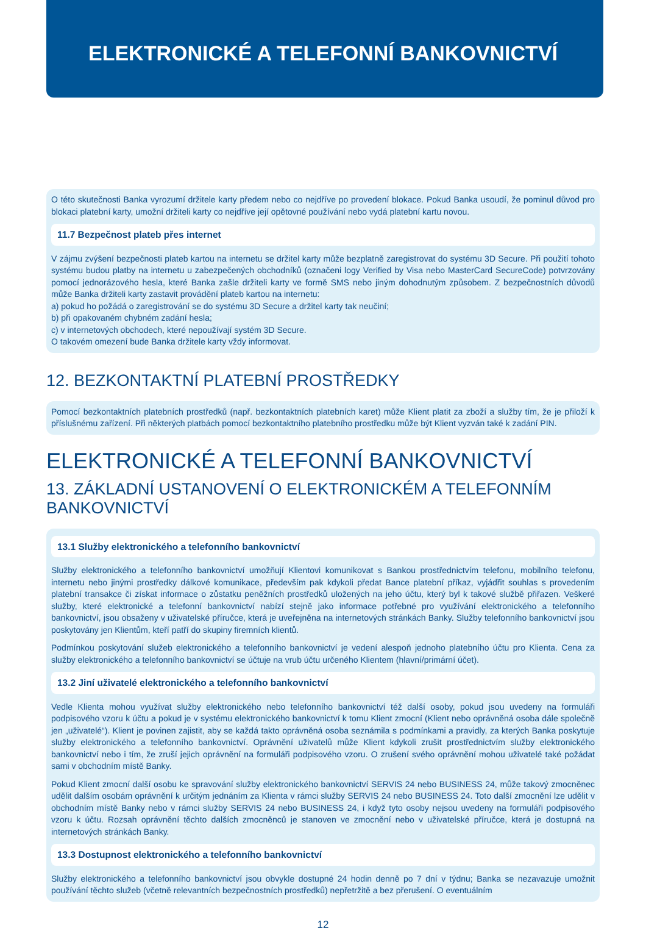ELEKTRONICKÉ A TELEFONNÍ BANKOVNICTVÍ
O této skutečnosti Banka vyrozumí držitele karty předem nebo co nejdříve po provedení blokace. Pokud Banka usoudí, že pominul důvod pro blokaci platební karty, umožní držiteli karty co nejdříve její opětovné používání nebo vydá platební kartu novou.
11.7 Bezpečnost plateb přes internet
V zájmu zvýšení bezpečnosti plateb kartou na internetu se držitel karty může bezplatně zaregistrovat do systému 3D Secure. Při použití tohoto systému budou platby na internetu u zabezpečených obchodníků (označeni logy Verified by Visa nebo MasterCard SecureCode) potvrzovány pomocí jednorázového hesla, které Banka zašle držiteli karty ve formě SMS nebo jiným dohodnutým způsobem. Z bezpečnostních důvodů může Banka držiteli karty zastavit provádění plateb kartou na internetu:
a) pokud ho požádá o zaregistrování se do systému 3D Secure a držitel karty tak neučiní;
b) při opakovaném chybném zadání hesla;
c) v internetových obchodech, které nepoužívají systém 3D Secure.
O takovém omezení bude Banka držitele karty vždy informovat.
12. BEZKONTAKTNÍ PLATEBNÍ PROSTŘEDKY
Pomocí bezkontaktních platebních prostředků (např. bezkontaktních platebních karet) může Klient platit za zboží a služby tím, že je přiloží k příslušnému zařízení. Při některých platbách pomocí bezkontaktního platebního prostředku může být Klient vyzván také k zadání PIN.
ELEKTRONICKÉ A TELEFONNÍ BANKOVNICTVÍ
13. ZÁKLADNÍ USTANOVENÍ O ELEKTRONICKÉM A TELEFONNÍM BANKOVNICTVÍ
13.1 Služby elektronického a telefonního bankovnictví
Služby elektronického a telefonního bankovnictví umožňují Klientovi komunikovat s Bankou prostřednictvím telefonu, mobilního telefonu, internetu nebo jinými prostředky dálkové komunikace, především pak kdykoli předat Bance platební příkaz, vyjádřit souhlas s provedením platební transakce či získat informace o zůstatku peněžních prostředků uložených na jeho účtu, který byl k takové službě přiřazen. Veškeré služby, které elektronické a telefonní bankovnictví nabízí stejně jako informace potřebné pro využívání elektronického a telefonního bankovnictví, jsou obsaženy v uživatelské příručce, která je uveřejněna na internetových stránkách Banky. Služby telefonního bankovnictví jsou poskytovány jen Klientům, kteří patří do skupiny firemních klientů.
Podmínkou poskytování služeb elektronického a telefonního bankovnictví je vedení alespoň jednoho platebního účtu pro Klienta. Cena za služby elektronického a telefonního bankovnictví se účtuje na vrub účtu určeného Klientem (hlavní/primární účet).
13.2 Jiní uživatelé elektronického a telefonního bankovnictví
Vedle Klienta mohou využívat služby elektronického nebo telefonního bankovnictví též další osoby, pokud jsou uvedeny na formuláři podpisového vzoru k účtu a pokud je v systému elektronického bankovnictví k tomu Klient zmocní (Klient nebo oprávněná osoba dále společně jen „uživatelé“). Klient je povinen zajistit, aby se každá takto oprávněná osoba seznámila s podmínkami a pravidly, za kterých Banka poskytuje služby elektronického a telefonního bankovnictví. Oprávnění uživatelů může Klient kdykoli zrušit prostřednictvím služby elektronického bankovnictví nebo i tím, že zruší jejich oprávnění na formuláři podpisového vzoru. O zrušení svého oprávnění mohou uživatelé také požádat sami v obchodním místě Banky.
Pokud Klient zmocní další osobu ke spravování služby elektronického bankovnictví SERVIS 24 nebo BUSINESS 24, může takový zmocněnec udělit dalším osobám oprávnění k určitým jednáním za Klienta v rámci služby SERVIS 24 nebo BUSINESS 24. Toto další zmocnění lze udělit v obchodním místě Banky nebo v rámci služby SERVIS 24 nebo BUSINESS 24, i když tyto osoby nejsou uvedeny na formuláři podpisového vzoru k účtu. Rozsah oprávnění těchto dalších zmocněnců je stanoven ve zmocnění nebo v uživatelské příručce, která je dostupná na internetových stránkách Banky.
13.3 Dostupnost elektronického a telefonního bankovnictví
Služby elektronického a telefonního bankovnictví jsou obvykle dostupné 24 hodin denně po 7 dní v týdnu; Banka se nezavazuje umožnit používání těchto služeb (včetně relevantních bezpečnostních prostředků) nepřetržitě a bez přerušení. O eventuálním
12